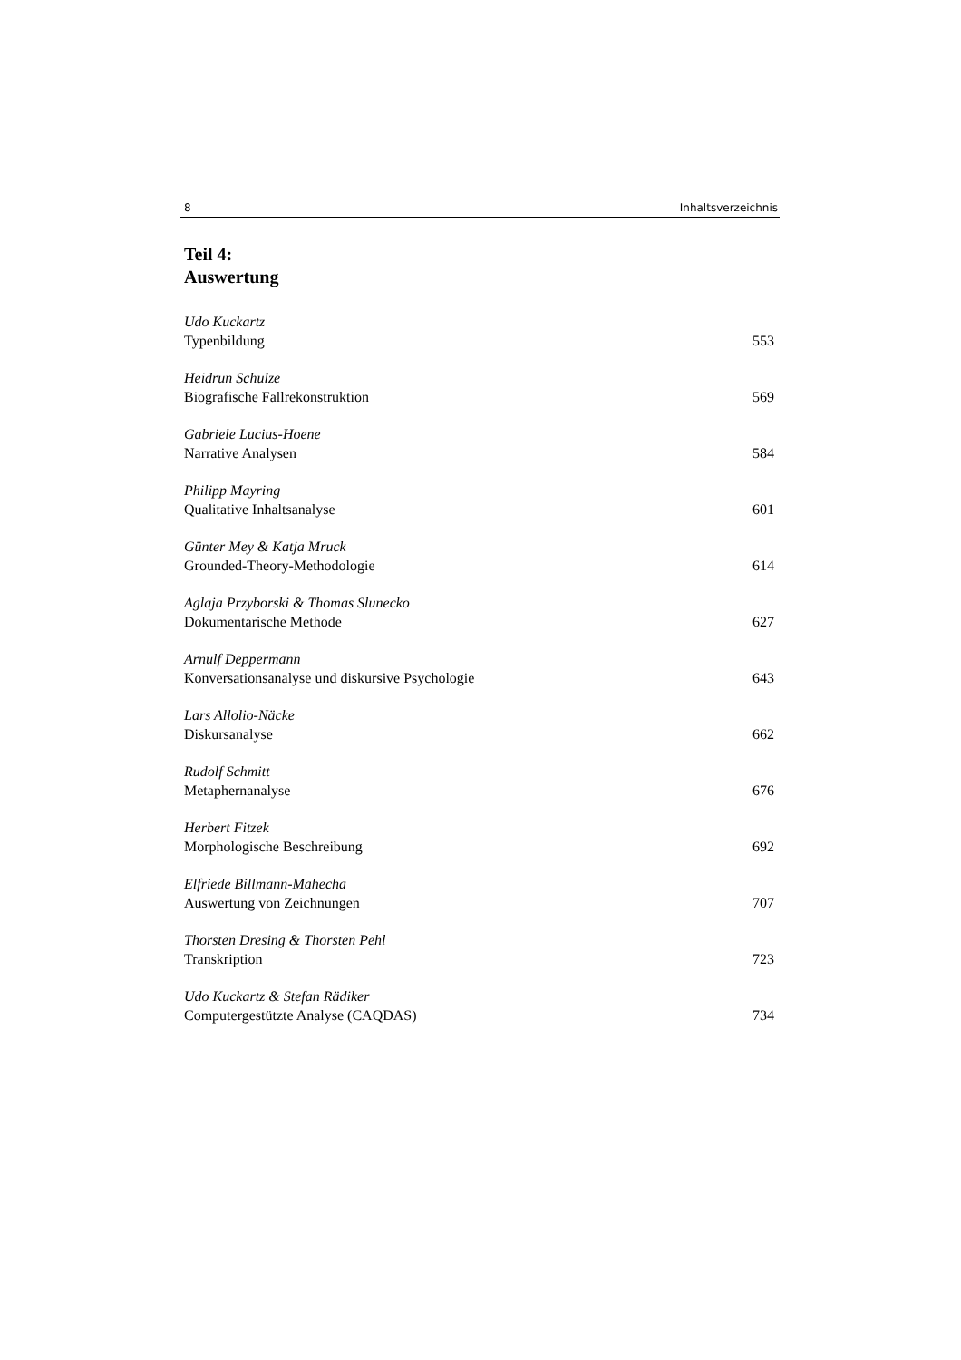8 Inhaltsverzeichnis
Teil 4:
Auswertung
Udo Kuckartz
Typenbildung 553
Heidrun Schulze
Biografische Fallrekonstruktion 569
Gabriele Lucius-Hoene
Narrative Analysen 584
Philipp Mayring
Qualitative Inhaltsanalyse 601
Günter Mey & Katja Mruck
Grounded-Theory-Methodologie 614
Aglaja Przyborski & Thomas Slunecko
Dokumentarische Methode 627
Arnulf Deppermann
Konversationsanalyse und diskursive Psychologie 643
Lars Allolio-Näcke
Diskursanalyse 662
Rudolf Schmitt
Metaphernanalyse 676
Herbert Fitzek
Morphologische Beschreibung 692
Elfriede Billmann-Mahecha
Auswertung von Zeichnungen 707
Thorsten Dresing & Thorsten Pehl
Transkription 723
Udo Kuckartz & Stefan Rädiker
Computergestützte Analyse (CAQDAS) 734